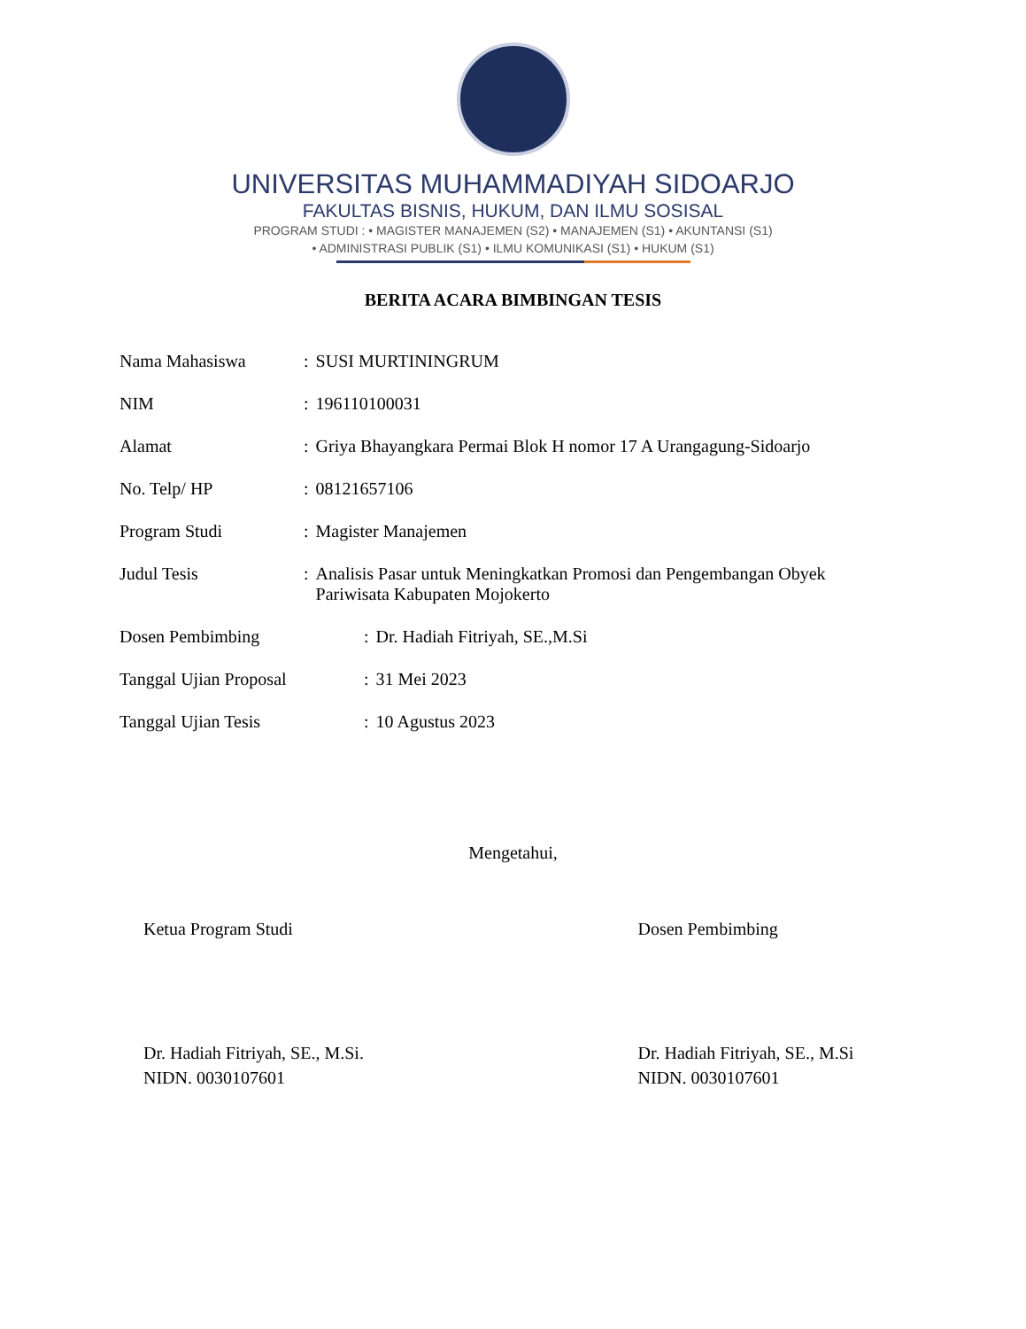UNIVERSITAS MUHAMMADIYAH SIDOARJO
FAKULTAS BISNIS, HUKUM, DAN ILMU SOSISAL
PROGRAM STUDI : • MAGISTER MANAJEMEN (S2) • MANAJEMEN (S1) • AKUNTANSI (S1)
• ADMINISTRASI PUBLIK (S1) • ILMU KOMUNIKASI (S1) • HUKUM (S1)
BERITA ACARA BIMBINGAN TESIS
| Nama Mahasiswa | : | SUSI MURTININGRUM |
| NIM | : | 196110100031 |
| Alamat | : | Griya Bhayangkara Permai Blok H nomor 17 A Urangagung-Sidoarjo |
| No. Telp/ HP | : | 08121657106 |
| Program Studi | : | Magister Manajemen |
| Judul Tesis | : | Analisis Pasar untuk Meningkatkan Promosi dan Pengembangan Obyek Pariwisata Kabupaten Mojokerto |
| Dosen Pembimbing | : | Dr. Hadiah Fitriyah, SE.,M.Si |
| Tanggal Ujian Proposal | : | 31 Mei 2023 |
| Tanggal Ujian Tesis | : | 10 Agustus 2023 |
Mengetahui,
Ketua Program Studi
Dr. Hadiah Fitriyah, SE., M.Si.
NIDN. 0030107601
Dosen Pembimbing
Dr. Hadiah Fitriyah, SE., M.Si
NIDN. 0030107601